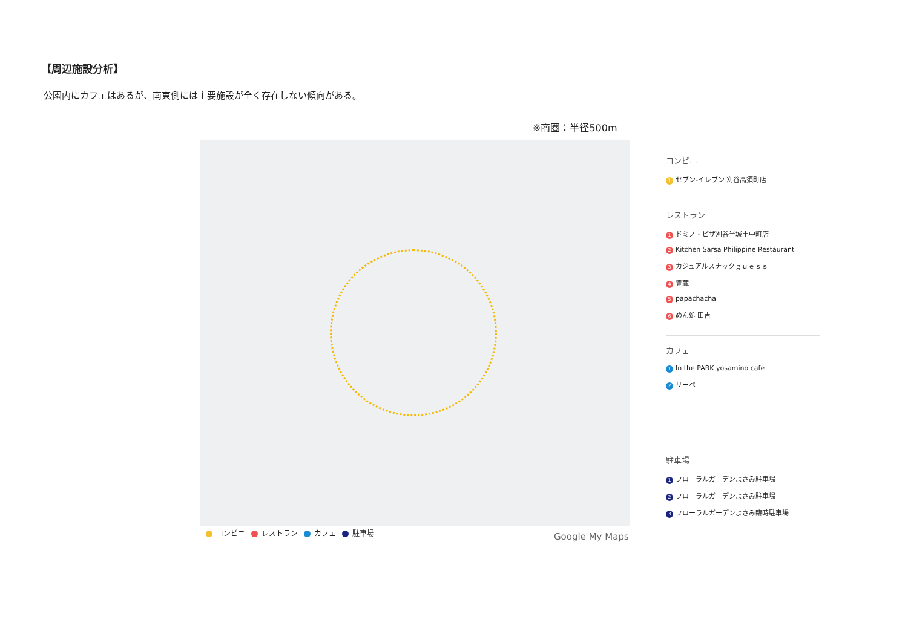【周辺施設分析】
公園内にカフェはあるが、南東側には主要施設が全く存在しない傾向がある。
※商圏：半径500m
コンビニ レストラン カフェ 駐車場 Google My Maps
コンビニ
1 セブン-イレブン 刈谷高須町店
レストラン
1 ドミノ・ピザ刈谷半城土中町店
2 Kitchen Sarsa Philippine Restaurant
3 カジュアルスナックｇｕｅｓｓ
4 豊蔵
5 papachacha
6 めん処 田吉
カフェ
1 In the PARK yosamino cafe
2 リーベ
駐車場
1 フローラルガーデンよさみ駐車場
2 フローラルガーデンよさみ駐車場
3 フローラルガーデンよさみ臨時駐車場